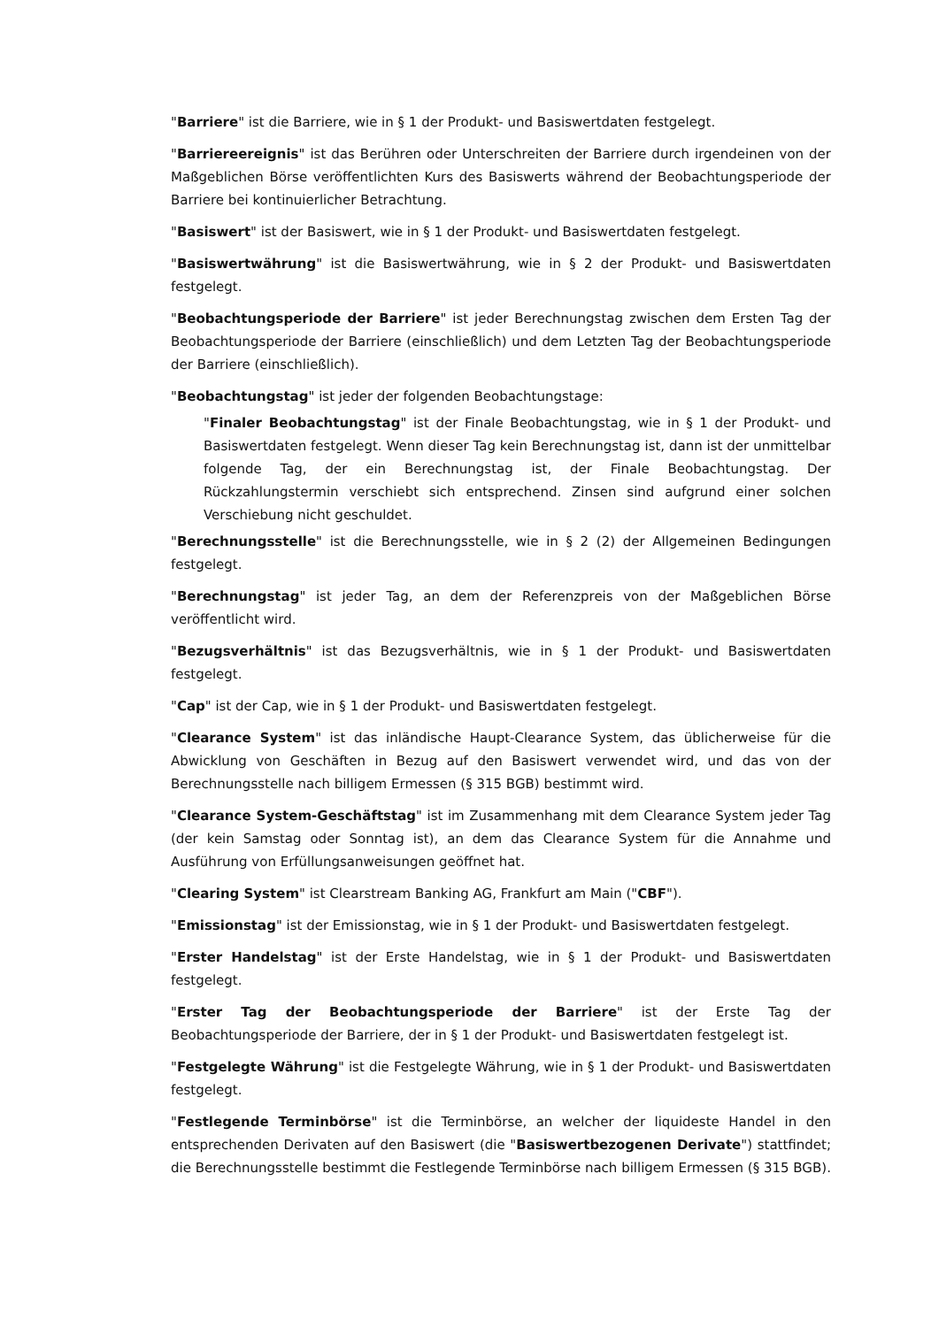"Barriere" ist die Barriere, wie in § 1 der Produkt- und Basiswertdaten festgelegt.
"Barriereereignis" ist das Berühren oder Unterschreiten der Barriere durch irgendeinen von der Maßgeblichen Börse veröffentlichten Kurs des Basiswerts während der Beobachtungsperiode der Barriere bei kontinuierlicher Betrachtung.
"Basiswert" ist der Basiswert, wie in § 1 der Produkt- und Basiswertdaten festgelegt.
"Basiswertwährung" ist die Basiswertwährung, wie in § 2 der Produkt- und Basiswertdaten festgelegt.
"Beobachtungsperiode der Barriere" ist jeder Berechnungstag zwischen dem Ersten Tag der Beobachtungsperiode der Barriere (einschließlich) und dem Letzten Tag der Beobachtungsperiode der Barriere (einschließlich).
"Beobachtungstag" ist jeder der folgenden Beobachtungstage:
"Finaler Beobachtungstag" ist der Finale Beobachtungstag, wie in § 1 der Produkt- und Basiswertdaten festgelegt. Wenn dieser Tag kein Berechnungstag ist, dann ist der unmittelbar folgende Tag, der ein Berechnungstag ist, der Finale Beobachtungstag. Der Rückzahlungstermin verschiebt sich entsprechend. Zinsen sind aufgrund einer solchen Verschiebung nicht geschuldet.
"Berechnungsstelle" ist die Berechnungsstelle, wie in § 2 (2) der Allgemeinen Bedingungen festgelegt.
"Berechnungstag" ist jeder Tag, an dem der Referenzpreis von der Maßgeblichen Börse veröffentlicht wird.
"Bezugsverhältnis" ist das Bezugsverhältnis, wie in § 1 der Produkt- und Basiswertdaten festgelegt.
"Cap" ist der Cap, wie in § 1 der Produkt- und Basiswertdaten festgelegt.
"Clearance System" ist das inländische Haupt-Clearance System, das üblicherweise für die Abwicklung von Geschäften in Bezug auf den Basiswert verwendet wird, und das von der Berechnungsstelle nach billigem Ermessen (§ 315 BGB) bestimmt wird.
"Clearance System-Geschäftstag" ist im Zusammenhang mit dem Clearance System jeder Tag (der kein Samstag oder Sonntag ist), an dem das Clearance System für die Annahme und Ausführung von Erfüllungsanweisungen geöffnet hat.
"Clearing System" ist Clearstream Banking AG, Frankfurt am Main ("CBF").
"Emissionstag" ist der Emissionstag, wie in § 1 der Produkt- und Basiswertdaten festgelegt.
"Erster Handelstag" ist der Erste Handelstag, wie in § 1 der Produkt- und Basiswertdaten festgelegt.
"Erster Tag der Beobachtungsperiode der Barriere" ist der Erste Tag der Beobachtungsperiode der Barriere, der in § 1 der Produkt- und Basiswertdaten festgelegt ist.
"Festgelegte Währung" ist die Festgelegte Währung, wie in § 1 der Produkt- und Basiswertdaten festgelegt.
"Festlegende Terminbörse" ist die Terminbörse, an welcher der liquideste Handel in den entsprechenden Derivaten auf den Basiswert (die "Basiswertbezogenen Derivate") stattfindet; die Berechnungsstelle bestimmt die Festlegende Terminbörse nach billigem Ermessen (§ 315 BGB).